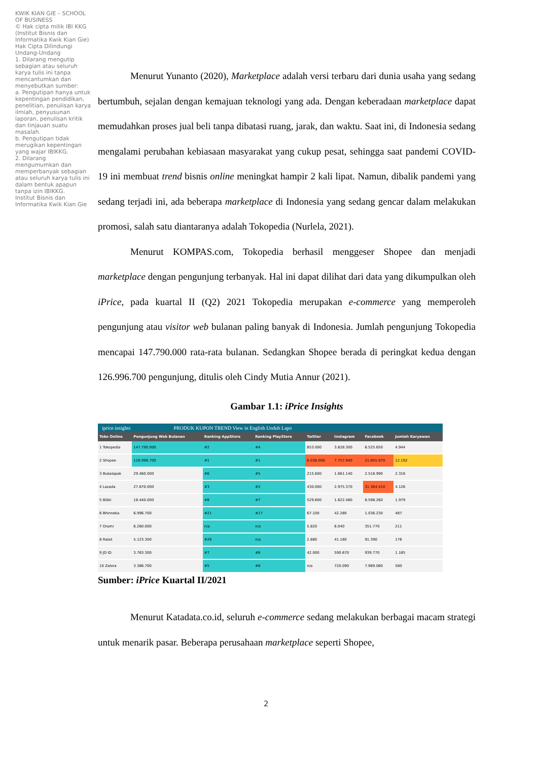KWIK KIAN GIE – SCHOOL OF BUSINESS
© Hak cipta milik IBI KKG (Institut Bisnis dan Informatika Kwik Kian Gie)
Hak Cipta Dilindungi Undang-Undang
1. Dilarang mengutip sebagian atau seluruh karya tulis ini tanpa mencantumkan dan menyebutkan sumber:
a. Pengutipan hanya untuk kepentingan pendidikan, penelitian, penulisan karya ilmiah, penyusunan laporan, penulisan kritik dan tinjauan suatu masalah.
b. Pengutipan tidak merugikan kepentingan yang wajar IBIKKG.
2. Dilarang mengumumkan dan memperbanyak sebagian atau seluruh karya tulis ini dalam bentuk apapun tanpa izin IBIKKG.
Institut Bisnis dan Informatika Kwik Kian Gie
Menurut Yunanto (2020), Marketplace adalah versi terbaru dari dunia usaha yang sedang bertumbuh, sejalan dengan kemajuan teknologi yang ada. Dengan keberadaan marketplace dapat memudahkan proses jual beli tanpa dibatasi ruang, jarak, dan waktu. Saat ini, di Indonesia sedang mengalami perubahan kebiasaan masyarakat yang cukup pesat, sehingga saat pandemi COVID-19 ini membuat trend bisnis online meningkat hampir 2 kali lipat. Namun, dibalik pandemi yang sedang terjadi ini, ada beberapa marketplace di Indonesia yang sedang gencar dalam melakukan promosi, salah satu diantaranya adalah Tokopedia (Nurlela, 2021).
Menurut KOMPAS.com, Tokopedia berhasil menggeser Shopee dan menjadi marketplace dengan pengunjung terbanyak. Hal ini dapat dilihat dari data yang dikumpulkan oleh iPrice, pada kuartal II (Q2) 2021 Tokopedia merupakan e-commerce yang memperoleh pengunjung atau visitor web bulanan paling banyak di Indonesia. Jumlah pengunjung Tokopedia mencapai 147.790.000 rata-rata bulanan. Sedangkan Shopee berada di peringkat kedua dengan 126.996.700 pengunjung, ditulis oleh Cindy Mutia Annur (2021).
Gambar 1.1: iPrice Insights
iprice insights PRODUK KUPON TREND View in English Unduh Lapo
| Toko Online | Pengunjung Web Bulanan | Ranking AppStore | Ranking PlayStore | Twitter | Instagram | Facebook | Jumlah Karyawan |
| --- | --- | --- | --- | --- | --- | --- | --- |
| 1 Tokopedia | 147.790.000 | #2 | #4 | 853.000 | 3.828.300 | 6.525.650 | 4.944 |
| 2 Shopee | 126.996.700 | #1 | #1 | 6.038.000 | 7.757.940 | 21.855.970 | 12.192 |
| 3 Bukalapak | 29.460.000 | #6 | #5 | 215.600 | 1.661.140 | 2.518.990 | 2.316 |
| 4 Lazada | 27.670.000 | #3 | #2 | 430.000 | 2.975.370 | 31.364.410 | 4.126 |
| 5 Blibli | 18.440.000 | #8 | #7 | 529.600 | 1.622.480 | 8.598.260 | 1.979 |
| 6 Bhinneka | 6.996.700 | #21 | #17 | 67.100 | 42.280 | 1.036.230 | 487 |
| 7 Orami | 6.260.000 | n/a | n/a | 5.820 | 6.040 | 351.770 | 211 |
| 8 Ralali | 5.123.300 | #26 | n/a | 2.880 | 41.160 | 91.390 | 176 |
| 9 JD ID | 3.763.300 | #7 | #6 | 42.000 | 590.670 | 939.770 | 1.185 |
| 10 Zalora | 3.366.700 | #5 | #8 | n/a | 720.090 | 7.989.080 | 580 |
Sumber: iPrice Kuartal II/2021
Menurut Katadata.co.id, seluruh e-commerce sedang melakukan berbagai macam strategi untuk menarik pasar. Beberapa perusahaan marketplace seperti Shopee,
2